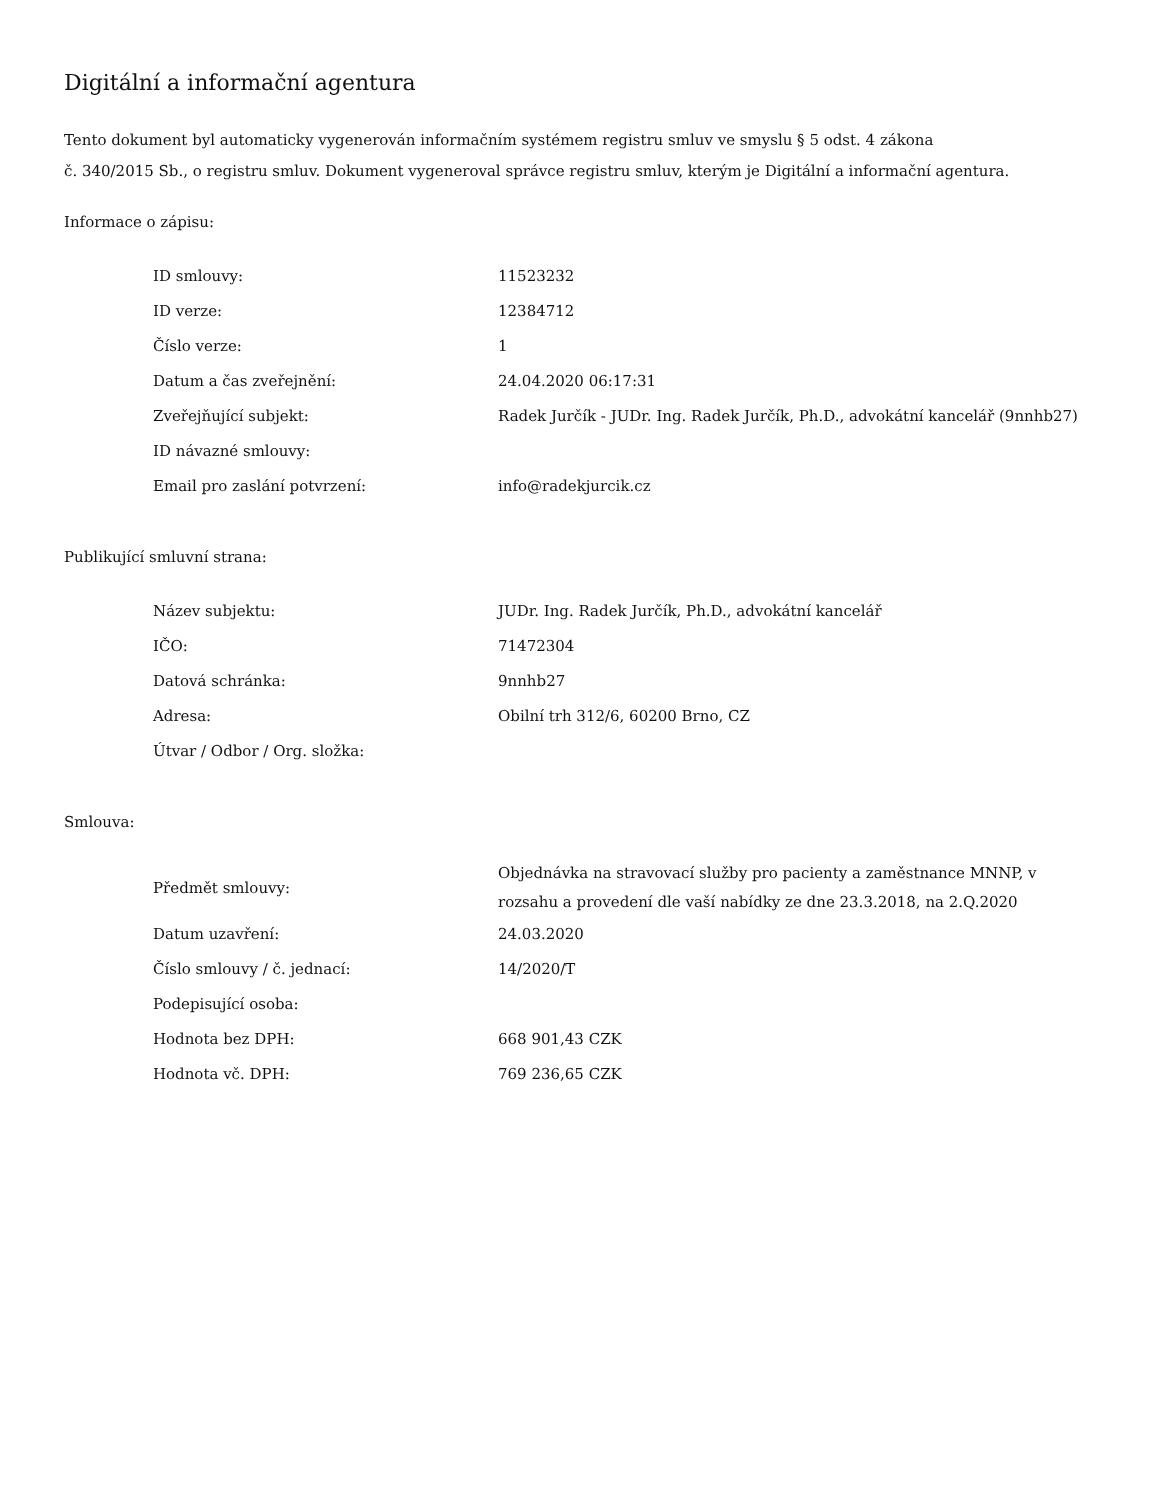Digitální a informační agentura
Tento dokument byl automaticky vygenerován informačním systémem registru smluv ve smyslu § 5 odst. 4 zákona
č. 340/2015 Sb., o registru smluv. Dokument vygeneroval správce registru smluv, kterým je Digitální a informační agentura.
Informace o zápisu:
| ID smlouvy: | 11523232 |
| ID verze: | 12384712 |
| Číslo verze: | 1 |
| Datum a čas zveřejnění: | 24.04.2020 06:17:31 |
| Zveřejňující subjekt: | Radek Jurčík - JUDr. Ing. Radek Jurčík, Ph.D., advokátní kancelář (9nnhb27) |
| ID návazné smlouvy: | |
| Email pro zaslání potvrzení: | info@radekjurcik.cz |
Publikující smluvní strana:
| Název subjektu: | JUDr. Ing. Radek Jurčík, Ph.D., advokátní kancelář |
| IČO: | 71472304 |
| Datová schránka: | 9nnhb27 |
| Adresa: | Obilní trh 312/6, 60200 Brno, CZ |
| Útvar / Odbor / Org. složka: | |
Smlouva:
| Předmět smlouvy: | Objednávka na stravovací služby pro pacienty a zaměstnance MNNP, v rozsahu a provedení dle vaší nabídky ze dne 23.3.2018, na 2.Q.2020 |
| Datum uzavření: | 24.03.2020 |
| Číslo smlouvy / č. jednací: | 14/2020/T |
| Podepisující osoba: | |
| Hodnota bez DPH: | 668 901,43 CZK |
| Hodnota vč. DPH: | 769 236,65 CZK |